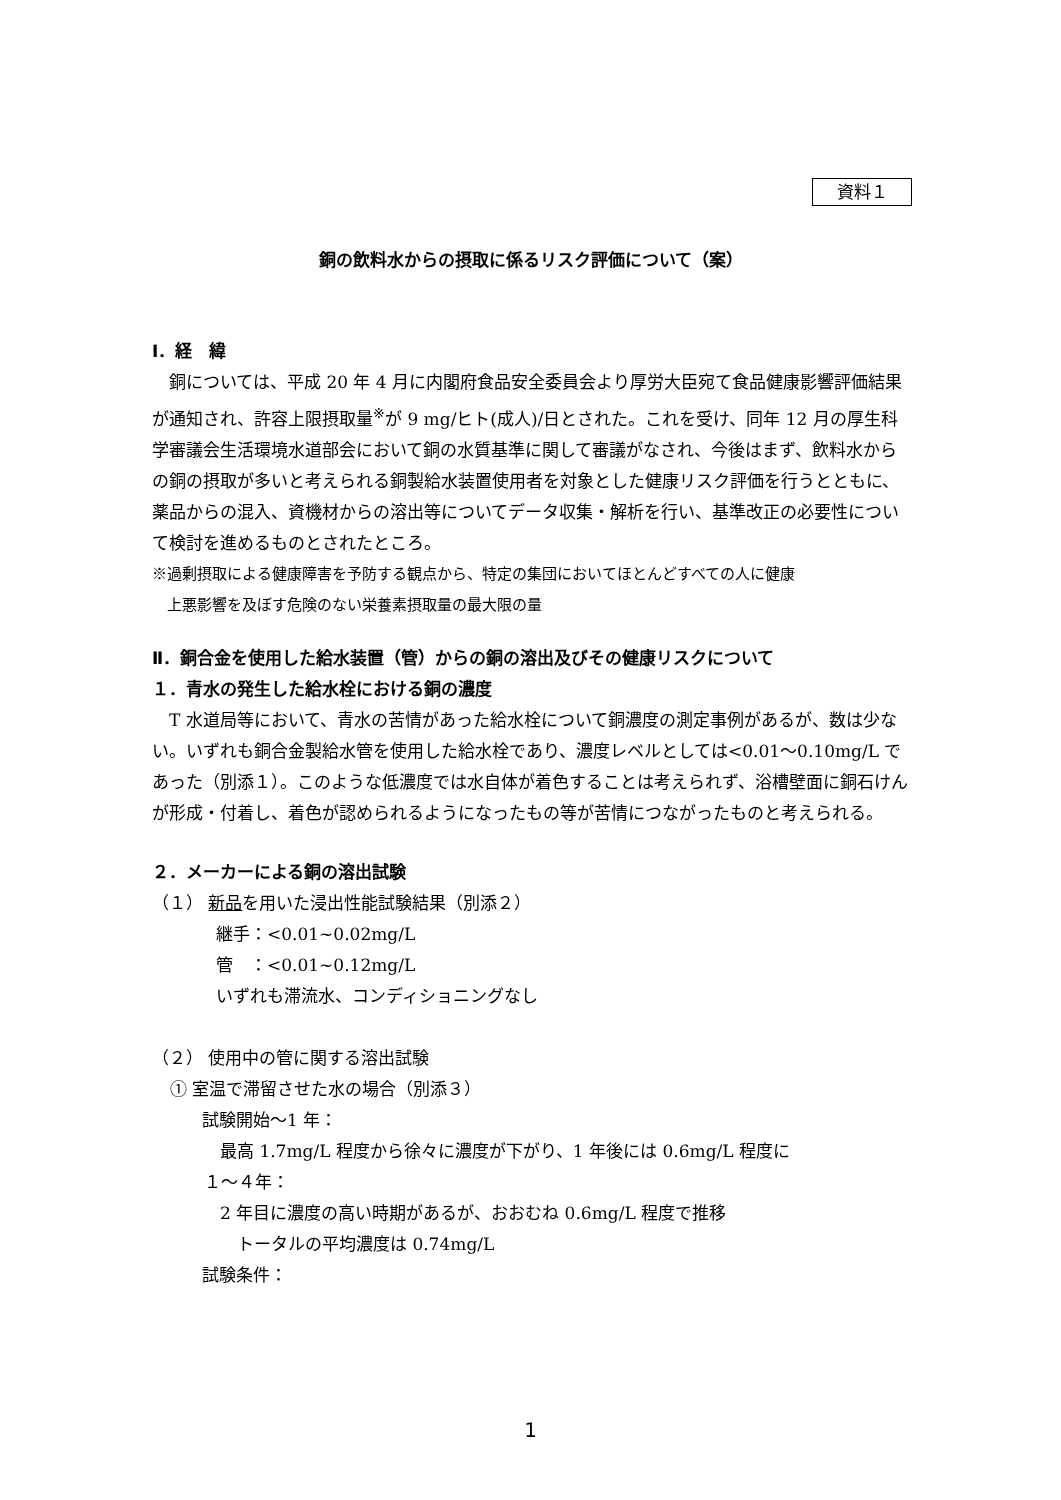資料１
銅の飲料水からの摂取に係るリスク評価について（案）
Ⅰ．経　緯
　銅については、平成 20 年 4 月に内閣府食品安全委員会より厚労大臣宛て食品健康影響評価結果が通知され、許容上限摂取量<sup>※</sup>が 9 mg/ヒト(成人)/日とされた。これを受け、同年 12 月の厚生科学審議会生活環境水道部会において銅の水質基準に関して審議がなされ、今後はまず、飲料水からの銅の摂取が多いと考えられる銅製給水装置使用者を対象とした健康リスク評価を行うとともに、薬品からの混入、資機材からの溶出等についてデータ収集・解析を行い、基準改正の必要性について検討を進めるものとされたところ。
※過剰摂取による健康障害を予防する観点から、特定の集団においてほとんどすべての人に健康
　上悪影響を及ぼす危険のない栄養素摂取量の最大限の量
Ⅱ．銅合金を使用した給水装置（管）からの銅の溶出及びその健康リスクについて
１．青水の発生した給水栓における銅の濃度
　T 水道局等において、青水の苦情があった給水栓について銅濃度の測定事例があるが、数は少ない。いずれも銅合金製給水管を使用した給水栓であり、濃度レベルとしては<0.01～0.10mg/L であった（別添１）。このような低濃度では水自体が着色することは考えられず、浴槽壁面に銅石けんが形成・付着し、着色が認められるようになったもの等が苦情につながったものと考えられる。
２．メーカーによる銅の溶出試験
（１） 新品を用いた浸出性能試験結果（別添２）
継手：<0.01~0.02mg/L
管　：<0.01~0.12mg/L
いずれも滞流水、コンディショニングなし
（２） 使用中の管に関する溶出試験
① 室温で滞留させた水の場合（別添３）
試験開始～1 年：
最高 1.7mg/L 程度から徐々に濃度が下がり、1 年後には 0.6mg/L 程度に
１～４年：
2 年目に濃度の高い時期があるが、おおむね 0.6mg/L 程度で推移
　トータルの平均濃度は 0.74mg/L
試験条件：
1